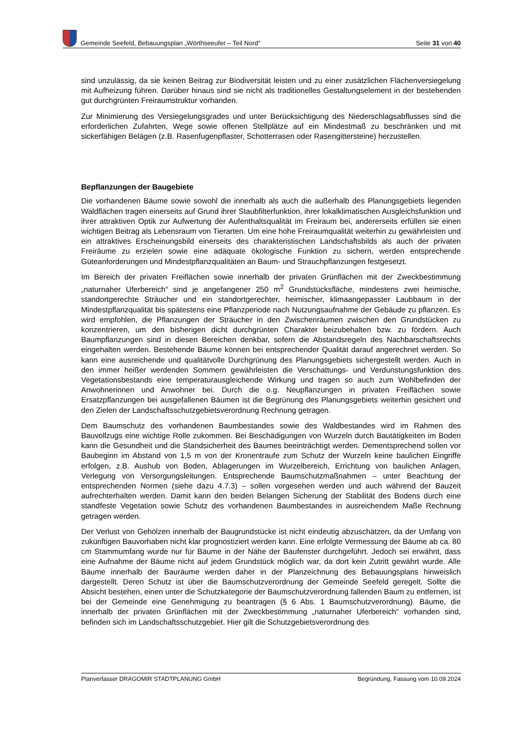Gemeinde Seefeld, Bebauungsplan „Wörthseeufer – Teil Nord“Seite 31 von 40
sind unzulässig, da sie keinen Beitrag zur Biodiversität leisten und zu einer zusätzlichen Flächenversiegelung mit Aufheizung führen. Darüber hinaus sind sie nicht als traditionelles Gestaltungselement in der bestehenden gut durchgrünten Freiraumstruktur vorhanden.
Zur Minimierung des Versiegelungsgrades und unter Berücksichtigung des Niederschlagsabflusses sind die erforderlichen Zufahrten, Wege sowie offenen Stellplätze auf ein Mindestmaß zu beschränken und mit sickerfähigen Belägen (z.B. Rasenfugenpflaster, Schotterrasen oder Rasengittersteine) herzustellen.
Bepflanzungen der Baugebiete
Die vorhandenen Bäume sowie sowohl die innerhalb als auch die außerhalb des Planungsgebiets liegenden Waldflächen tragen einerseits auf Grund ihrer Staubfilterfunktion, ihrer lokalklimatischen Ausgleichsfunktion und ihrer attraktiven Optik zur Aufwertung der Aufenthaltsqualität im Freiraum bei, andererseits erfüllen sie einen wichtigen Beitrag als Lebensraum von Tierarten. Um eine hohe Freiraumqualität weiterhin zu gewährleisten und ein attraktives Erscheinungsbild einerseits des charakteristischen Landschaftsbilds als auch der privaten Freiräume zu erzielen sowie eine adäquate ökologische Funktion zu sichern, werden entsprechende Güteanforderungen und Mindestpflanzqualitäten an Baum- und Strauchpflanzungen festgesetzt.
Im Bereich der privaten Freiflächen sowie innerhalb der privaten Grünflächen mit der Zweckbestimmung „naturnaher Uferbereich“ sind je angefangener 250 m<sup>2</sup> Grundstücksfläche, mindestens zwei heimische, standortgerechte Sträucher und ein standortgerechter, heimischer, klimaangepasster Laubbaum in der Mindestpflanzqualität bis spätestens eine Pflanzperiode nach Nutzungsaufnahme der Gebäude zu pflanzen. Es wird empfohlen, die Pflanzungen der Sträucher in den Zwischenräumen zwischen den Grundstücken zu konzentrieren, um den bisherigen dicht durchgrünten Charakter beizubehalten bzw. zu fördern. Auch Baumpflanzungen sind in diesen Bereichen denkbar, sofern die Abstandsregeln des Nachbarschaftsrechts eingehalten werden. Bestehende Bäume können bei entsprechender Qualität darauf angerechnet werden. So kann eine ausreichende und qualitätvolle Durchgrünung des Planungsgebiets sichergestellt werden. Auch in den immer heißer werdenden Sommern gewährleisten die Verschattungs- und Verdunstungsfunktion des Vegetationsbestands eine temperaturausgleichende Wirkung und tragen so auch zum Wohlbefinden der Anwohnerinnen und Anwohner bei. Durch die o.g. Neupflanzungen in privaten Freiflächen sowie Ersatzpflanzungen bei ausgefallenen Bäumen ist die Begrünung des Planungsgebiets weiterhin gesichert und den Zielen der Landschaftsschutzgebietsverordnung Rechnung getragen.
Dem Baumschutz des vorhandenen Baumbestandes sowie des Waldbestandes wird im Rahmen des Bauvollzugs eine wichtige Rolle zukommen. Bei Beschädigungen von Wurzeln durch Bautätigkeiten im Boden kann die Gesundheit und die Standsicherheit des Baumes beeinträchtigt werden. Dementsprechend sollen vor Baubeginn im Abstand von 1,5 m von der Kronentraufe zum Schutz der Wurzeln keine baulichen Eingriffe erfolgen, z.B. Aushub von Boden, Ablagerungen im Wurzelbereich, Errichtung von baulichen Anlagen, Verlegung von Versorgungsleitungen. Entsprechende Baumschutzmaßnahmen – unter Beachtung der entsprechenden Normen (siehe dazu 4.7.3) – sollen vorgesehen werden und auch während der Bauzeit aufrechterhalten werden. Damit kann den beiden Belangen Sicherung der Stabilität des Bodens durch eine standfeste Vegetation sowie Schutz des vorhandenen Baumbestandes in ausreichendem Maße Rechnung getragen werden.
Der Verlust von Gehölzen innerhalb der Baugrundstücke ist nicht eindeutig abzuschätzen, da der Umfang von zukünftigen Bauvorhaben nicht klar prognostiziert werden kann. Eine erfolgte Vermessung der Bäume ab ca. 80 cm Stammumfang wurde nur für Bäume in der Nähe der Baufenster durchgeführt. Jedoch sei erwähnt, dass eine Aufnahme der Bäume nicht auf jedem Grundstück möglich war, da dort kein Zutritt gewährt wurde. Alle Bäume innerhalb der Bauräume werden daher in der Planzeichnung des Bebauungsplans hinweislich dargestellt. Deren Schutz ist über die Baumschutzverordnung der Gemeinde Seefeld geregelt. Sollte die Absicht bestehen, einen unter die Schutzkategorie der Baumschutzverordnung fallenden Baum zu entfernen, ist bei der Gemeinde eine Genehmigung zu beantragen (§ 6 Abs. 1 Baumschutzverordnung). Bäume, die innerhalb der privaten Grünflächen mit der Zweckbestimmung „naturnaher Uferbereich“ vorhanden sind, befinden sich im Landschaftsschutzgebiet. Hier gilt die Schutzgebietsverordnung des
Planverfasser DRAGOMIR STADTPLANUNG GmbH Begründung, Fassung vom 10.09.2024